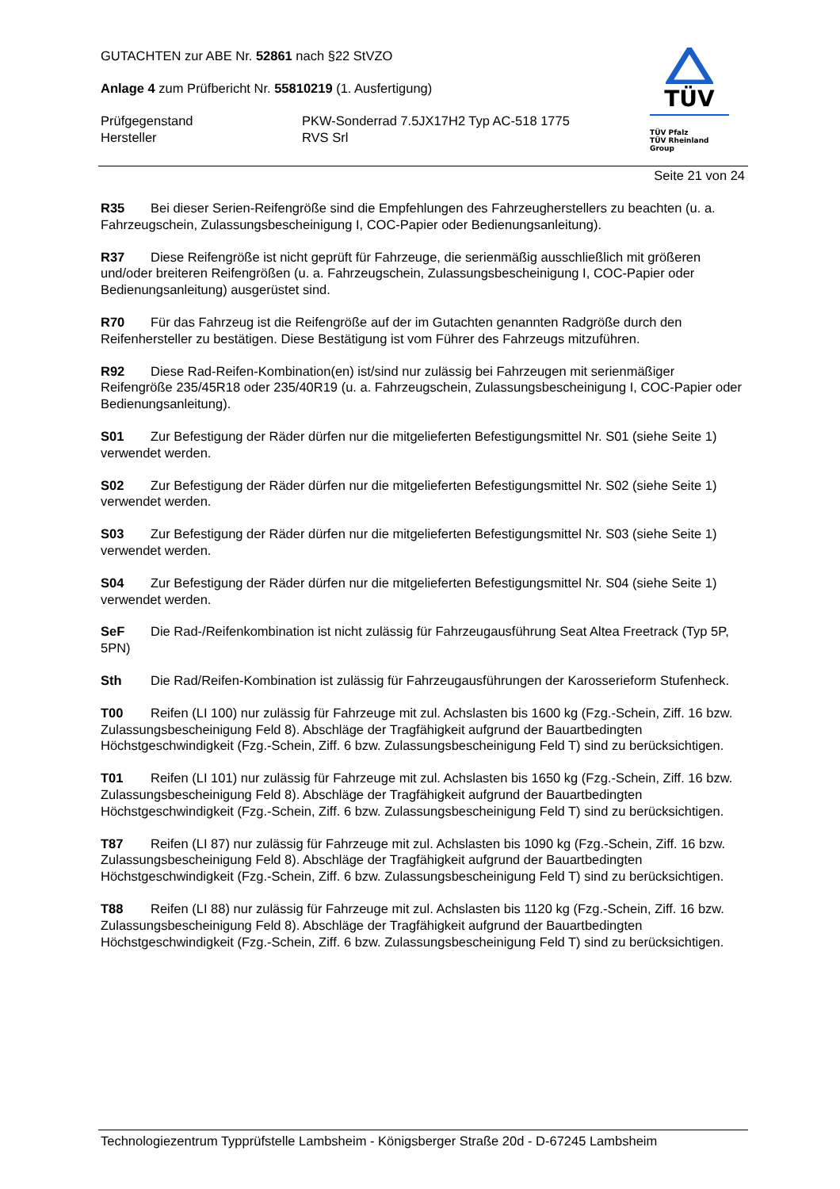GUTACHTEN zur ABE Nr. 52861 nach §22 StVZO
Anlage 4 zum Prüfbericht Nr. 55810219 (1. Ausfertigung)
Prüfgegenstand PKW-Sonderrad 7.5JX17H2 Typ AC-518 1775
Hersteller RVS Srl
TÜV
TÜV Pfalz
TÜV Rheinland Group
Seite 21 von 24
R35 Bei dieser Serien-Reifengröße sind die Empfehlungen des Fahrzeugherstellers zu beachten (u. a. Fahrzeugschein, Zulassungsbescheinigung I, COC-Papier oder Bedienungsanleitung).
R37 Diese Reifengröße ist nicht geprüft für Fahrzeuge, die serienmäßig ausschließlich mit größeren und/oder breiteren Reifengrößen (u. a. Fahrzeugschein, Zulassungsbescheinigung I, COC-Papier oder Bedienungsanleitung) ausgerüstet sind.
R70 Für das Fahrzeug ist die Reifengröße auf der im Gutachten genannten Radgröße durch den Reifenhersteller zu bestätigen. Diese Bestätigung ist vom Führer des Fahrzeugs mitzuführen.
R92 Diese Rad-Reifen-Kombination(en) ist/sind nur zulässig bei Fahrzeugen mit serienmäßiger Reifengröße 235/45R18 oder 235/40R19 (u. a. Fahrzeugschein, Zulassungsbescheinigung I, COC-Papier oder Bedienungsanleitung).
S01 Zur Befestigung der Räder dürfen nur die mitgelieferten Befestigungsmittel Nr. S01 (siehe Seite 1) verwendet werden.
S02 Zur Befestigung der Räder dürfen nur die mitgelieferten Befestigungsmittel Nr. S02 (siehe Seite 1) verwendet werden.
S03 Zur Befestigung der Räder dürfen nur die mitgelieferten Befestigungsmittel Nr. S03 (siehe Seite 1) verwendet werden.
S04 Zur Befestigung der Räder dürfen nur die mitgelieferten Befestigungsmittel Nr. S04 (siehe Seite 1) verwendet werden.
SeF Die Rad-/Reifenkombination ist nicht zulässig für Fahrzeugausführung Seat Altea Freetrack (Typ 5P, 5PN)
Sth Die Rad/Reifen-Kombination ist zulässig für Fahrzeugausführungen der Karosserieform Stufenheck.
T00 Reifen (LI 100) nur zulässig für Fahrzeuge mit zul. Achslasten bis 1600 kg (Fzg.-Schein, Ziff. 16 bzw. Zulassungsbescheinigung Feld 8). Abschläge der Tragfähigkeit aufgrund der Bauartbedingten Höchstgeschwindigkeit (Fzg.-Schein, Ziff. 6 bzw. Zulassungsbescheinigung Feld T) sind zu berücksichtigen.
T01 Reifen (LI 101) nur zulässig für Fahrzeuge mit zul. Achslasten bis 1650 kg (Fzg.-Schein, Ziff. 16 bzw. Zulassungsbescheinigung Feld 8). Abschläge der Tragfähigkeit aufgrund der Bauartbedingten Höchstgeschwindigkeit (Fzg.-Schein, Ziff. 6 bzw. Zulassungsbescheinigung Feld T) sind zu berücksichtigen.
T87 Reifen (LI 87) nur zulässig für Fahrzeuge mit zul. Achslasten bis 1090 kg (Fzg.-Schein, Ziff. 16 bzw. Zulassungsbescheinigung Feld 8). Abschläge der Tragfähigkeit aufgrund der Bauartbedingten Höchstgeschwindigkeit (Fzg.-Schein, Ziff. 6 bzw. Zulassungsbescheinigung Feld T) sind zu berücksichtigen.
T88 Reifen (LI 88) nur zulässig für Fahrzeuge mit zul. Achslasten bis 1120 kg (Fzg.-Schein, Ziff. 16 bzw. Zulassungsbescheinigung Feld 8). Abschläge der Tragfähigkeit aufgrund der Bauartbedingten Höchstgeschwindigkeit (Fzg.-Schein, Ziff. 6 bzw. Zulassungsbescheinigung Feld T) sind zu berücksichtigen.
Technologiezentrum Typprüfstelle Lambsheim - Königsberger Straße 20d - D-67245 Lambsheim